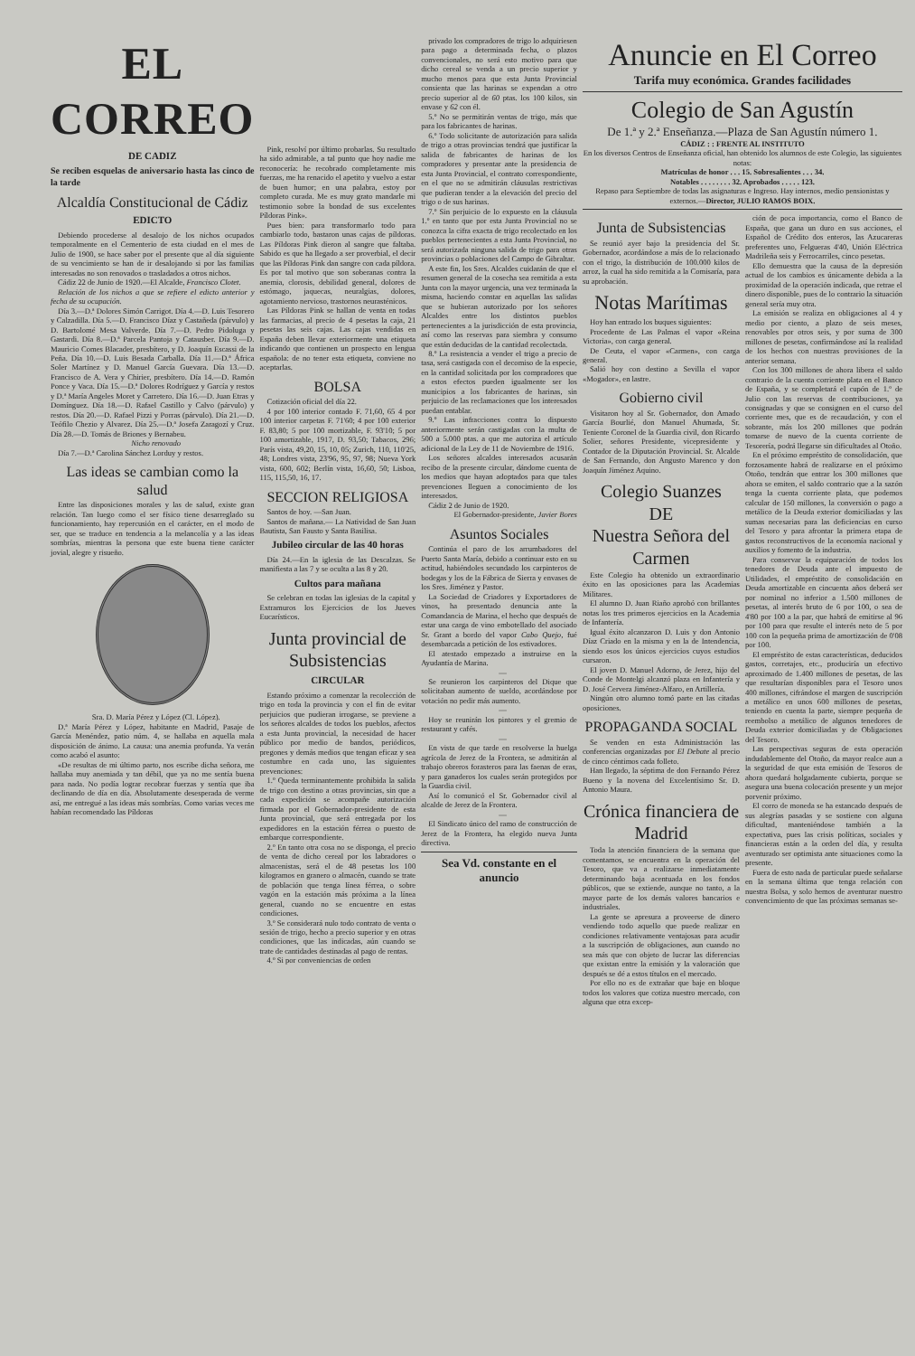EL CORREO
DE CADIZ
Se reciben esquelas de aniversario hasta las cinco de la tarde
Alcaldía Constitucional de Cádiz
EDICTO
Debiendo procederse al desalojo de los nichos ocupados temporalmente en el Cementerio de esta ciudad en el mes de Julio de 1900, se hace saber por el presente que al día siguiente de su vencimiento se han de ir desalojando si por las familias interesadas no son renovados o trasladados a otros nichos.
Cádiz 22 de Junio de 1920.—El Alcalde, Francisco Clotet.
Relación de los nichos a que se refiere el edicto anterior y fecha de su ocupación.
Día 3.—D.ª Dolores Simón Carrigot. Día 4.—D. Luis Tesorero y Calzadilla. Día 5.—D. Francisco Díaz y Castañeda (párvulo) y D. Bartolomé Mesa Valverde. Día 7.—D. Pedro Pidoluga y Gastardi. Día 8.—D.ª Parcela Pantoja y Catausber. Día 9.—D. Mauricio Comes Blacader, presbítero, y D. Joaquín Escassi de la Peña. Día 10.—D. Luis Besada Carballa. Día 11.—D.ª África Soler Martínez y D. Manuel García Guevara. Día 13.—D. Francisco de A. Vera y Chirier, presbítero. Día 14.—D. Ramón Ponce y Vaca. Día 15.—D.ª Dolores Rodríguez y García y restos y D.ª María Angeles Moret y Carretero. Día 16.—D. Juan Etras y Domínguez. Día 18.—D. Rafael Castillo y Calvo (párvulo) y restos. Día 20.—D. Rafael Pizzi y Porras (párvulo). Día 21.—D. Teófilo Chezio y Alvarez. Día 25.—D.ª Josefa Zaragozí y Cruz. Día 28.—D. Tomás de Briones y Bernabeu.
Nicho renovado
Día 7.—D.ª Carolina Sánchez Lorduy y restos.
Las ideas se cambian como la salud
Entre las disposiciones morales y las de salud, existe gran relación. Tan luego como el ser físico tiene desarreglado su funcionamiento, hay repercusión en el carácter, en el modo de ser, que se traduce en tendencia a la melancolía y a las ideas sombrías, mientras la persona que este buena tiene carácter jovial, alegre y risueño.
Sra. D. María Pérez y López (Cl. López).
D.ª María Pérez y López, habitante en Madrid, Pasaje de García Menéndez, patio núm. 4, se hallaba en aquella mala disposición de ánimo. La causa: una anemia profunda. Ya verán como acabó el asunto:
«De resultas de mi último parto, nos escribe dicha señora, me hallaba muy anemiada y tan débil, que ya no me sentía buena para nada. No podía lograr recobrar fuerzas y sentía que iba declinando de día en día. Absolutamente desesperada de verme así, me entregué a las ideas más sombrías. Como varias veces me habían recomendado las Píldoras
Pink, resolví por último probarlas. Su resultado ha sido admirable, a tal punto que hoy nadie me reconocería: he recobrado completamente mis fuerzas, me ha renacido el apetito y vuelvo a estar de buen humor; en una palabra, estoy por completo curada. Me es muy grato mandarle mi testimonio sobre la bondad de sus excelentes Píldoras Pink».
Pues bien: para transformarlo todo para cambiarlo todo, bastaron unas cajas de píldoras. Las Píldoras Pink dieron al sangre que faltaba. Sabido es que ha llegado a ser proverbial, el decir que las Píldoras Pink dan sangre con cada píldora. Es por tal motivo que son soberanas contra la anemia, clorosis, debilidad general, dolores de estómago, jaquecas, neuralgias, dolores, agotamiento nervioso, trastornos neurasténicos.
Las Píldoras Pink se hallan de venta en todas las farmacias, al precio de 4 pesetas la caja, 21 pesetas las seis cajas. Las cajas vendidas en España deben llevar exteriormente una etiqueta indicando que contienen un prospecto en lengua española: de no tener esta etiqueta, conviene no aceptarlas.
BOLSA
Cotización oficial del día 22.
4 por 100 interior contado F. 71,60, 65 4 por 100 interior carpetas F. 71'60; 4 por 100 exterior F. 83,80; 5 por 100 mortizable, F. 93'10; 5 por 100 amortizable, 1917, D. 93,50; Tabacos, 296; París vista, 49,20, 15, 10, 05; Zurich, 110, 110'25, 48; Londres vista, 23'96, 95, 97, 98; Nueva York vista, 600, 602; Berlín vista, 16,60, 50; Lisboa, 115, 115,50, 16, 17.
SECCION RELIGIOSA
Santos de hoy. —San Juan.
Santos de mañana.— La Natividad de San Juan Bautista, San Fausto y Santa Basilisa.
Jubileo circular de las 40 horas
Día 24.—En la iglesia de las Descalzas. Se manifiesta a las 7 y se oculta a las 8 y 20.
Cultos para mañana
Se celebran en todas las iglesias de la capital y Extramuros los Ejercicios de los Jueves Eucarísticos.
Junta provincial de Subsistencias
CIRCULAR
Estando próximo a comenzar la recolección de trigo en toda la provincia y con el fin de evitar perjuicios que pudieran irrogarse, se previene a los señores alcaldes de todos los pueblos, afectos a esta Junta provincial, la necesidad de hacer público por medio de bandos, periódicos, pregones y demás medios que tengan eficaz y sea costumbre en cada uno, las siguientes prevenciones:
1.º Queda terminantemente prohibida la salida de trigo con destino a otras provincias, sin que a cada expedición se acompañe autorización firmada por el Gobernador-presidente de esta Junta provincial, que será entregada por los expedidores en la estación férrea o puesto de embarque correspondiente.
2.º En tanto otra cosa no se disponga, el precio de venta de dicho cereal por los labradores o almacenistas, será el de 48 pesetas los 100 kilogramos en granero o almacén, cuando se trate de población que tenga línea férrea, o sobre vagón en la estación más próxima a la línea general, cuando no se encuentre en estas condiciones.
3.º Se considerará nulo todo contrato de venta o sesión de trigo, hecho a precio superior y en otras condiciones, que las indicadas, aún cuando se trate de cantidades destinadas al pago de rentas.
4.º Si por conveniencias de orden
privado los compradores de trigo lo adquiriesen para pago a determinada fecha, o plazos convencionales, no será esto motivo para que dicho cereal se venda a un precio superior y mucho menos para que esta Junta Provincial consienta que las harinas se expendan a otro precio superior al de 60 ptas. los 100 kilos, sin envase y 62 con él.
5.º No se permitirán ventas de trigo, más que para los fabricantes de harinas.
6.º Todo solicitante de autorización para salida de trigo a otras provincias tendrá que justificar la salida de fabricantes de harinas de los compradores y presentar ante la presidencia de esta Junta Provincial, el contrato correspondiente, en el que no se admitirán cláusulas restrictivas que pudieran tender a la elevación del precio del trigo o de sus harinas.
7.º Sin perjuicio de lo expuesto en la cláusula 1.º en tanto que por esta Junta Provincial no se conozca la cifra exacta de trigo recolectado en los pueblos pertenecientes a esta Junta Provincial, no será autorizada ninguna salida de trigo para otras provincias o poblaciones del Campo de Gibraltar.
A este fin, los Sres. Alcaldes cuidarán de que el resumen general de la cosecha sea remitida a esta Junta con la mayor urgencia, una vez terminada la misma, haciendo constar en aquellas las salidas que se hubieran autorizado por los señores Alcaldes entre los distintos pueblos pertenecientes a la jurisdicción de esta provincia, así como las reservas para siembra y consumo que están deducidas de la cantidad recolectada.
8.º La resistencia a vender el trigo a precio de tasa, será castigada con el decomiso de la especie, en la cantidad solicitada por los compradores que a estos efectos pueden igualmente ser los municipios a los fabricantes de harinas, sin perjuicio de las reclamaciones que los interesados puedan entablar.
9.º Las infracciones contra lo dispuesto anteriormente serán castigadas con la multa de 500 a 5.000 ptas. a que me autoriza el artículo adicional de la Ley de 11 de Noviembre de 1916.
Los señores alcaldes interesados acusarán recibo de la presente circular, dándome cuenta de los medios que hayan adoptados para que tales prevenciones lleguen a conocimiento de los interesados.
Cádiz 2 de Junio de 1920.
El Gobernador-presidente, Javier Bores
Asuntos Sociales
Continúa el paro de los arrumbadores del Puerto Santa María, debido a continuar esto en su actitud, habiéndoles secundado los carpinteros de bodegas y los de la Fábrica de Sierra y envases de los Sres. Jiménez y Pastor.
La Sociedad de Criadores y Exportadores de vinos, ha presentado denuncia ante la Comandancia de Marina, el hecho que después de estar una carga de vino embotellado del asociado Sr. Grant a bordo del vapor Cabo Quejo, fué desembarcada a petición de los estivadores.
El atestado empezado a instruirse en la Ayudantía de Marina.
—
Se reunieron los carpinteros del Dique que solicitaban aumento de sueldo, acordándose por votación no pedir más aumento.
—
Hoy se reunirán los pintores y el gremio de restaurant y cafés.
—
En vista de que tarde en resolverse la huelga agrícola de Jerez de la Frontera, se admitirán al trabajo obreros forasteros para las faenas de eras, y para ganaderos los cuales serán protegidos por la Guardia civil.
Así lo comunicó el Sr. Gobernador civil al alcalde de Jerez de la Frontera.
—
El Sindicato único del ramo de construcción de Jerez de la Frontera, ha elegido nueva Junta directiva.
Sea Vd. constante en el anuncio
Anuncie en El Correo
Tarifa muy económica. Grandes facilidades
Colegio de San Agustín
De 1.ª y 2.ª Enseñanza.—Plaza de San Agustín número 1.
CÁDIZ : : FRENTE AL INSTITUTO
En los diversos Centros de Enseñanza oficial, han obtenido los alumnos de este Colegio, las siguientes notas:
Matrículas de honor . . . 15. Sobresalientes . . . 34.
Notables . . . . . . . . 32. Aprobados . . . . . 123.
Repaso para Septiembre de todas las asignaturas e Ingreso. Hay internos, medio pensionistas y externos.—Director, JULIO RAMOS BOIX.
Junta de Subsistencias
Se reunió ayer bajo la presidencia del Sr. Gobernador, acordándose a más de lo relacionado con el trigo, la distribución de 100.000 kilos de arroz, la cual ha sido remitida a la Comisaría, para su aprobación.
Notas Marítimas
Hoy han entrado los buques siguientes:
Procedente de Las Palmas el vapor «Reina Victoria», con carga general.
De Ceuta, el vapor «Carmen», con carga general.
Salió hoy con destino a Sevilla el vapor «Mogador», en lastre.
Gobierno civil
Visitaron hoy al Sr. Gobernador, don Amado García Bourlié, don Manuel Ahumada, Sr. Teniente Coronel de la Guardia civil, don Ricardo Solier, señores Presidente, vicepresidente y Contador de la Diputación Provincial. Sr. Alcalde de San Fernando, don Angusto Marenco y don Joaquín Jiménez Aquino.
Colegio Suanzes
DE
Nuestra Señora del Carmen
Este Colegio ha obtenido un extraordinario éxito en las oposiciones para las Academias Militares.
El alumno D. Juan Riaño aprobó con brillantes notas los tres primeros ejercicios en la Academia de Infantería.
Igual éxito alcanzaron D. Luis y don Antonio Díaz Criado en la misma y en la de Intendencia, siendo esos los únicos ejercicios cuyos estudios cursaron.
El joven D. Manuel Adorno, de Jerez, hijo del Conde de Montelgi alcanzó plaza en Infantería y D. José Cervera Jiménez-Alfaro, en Artillería.
Ningún otro alumno tomó parte en las citadas oposiciones.
PROPAGANDA SOCIAL
Se venden en esta Administración las conferencias organizadas por El Debate al precio de cinco céntimos cada folleto.
Han llegado, la séptima de don Fernando Pérez Bueno y la novena del Excelentísimo Sr. D. Antonio Maura.
Crónica financiera de Madrid
Toda la atención financiera de la semana que comentamos, se encuentra en la operación del Tesoro, que va a realizarse inmediatamente determinando baja acentuada en los fondos públicos, que se extiende, aunque no tanto, a la mayor parte de los demás valores bancarios e industriales.
La gente se apresura a proveerse de dinero vendiendo todo aquello que puede realizar en condiciones relativamente ventajosas para acudir a la suscripción de obligaciones, aun cuando no sea más que con objeto de lucrar las diferencias que existan entre la emisión y la valoración que después se dé a estos títulos en el mercado.
Por ello no es de extrañar que baje en bloque todos los valores que cotiza nuestro mercado, con alguna que otra excep-
ción de poca importancia, como el Banco de España, que gana un duro en sus acciones, el Español de Crédito dos enteros, las Azucareras preferentes uno, Felgueras 4'40, Unión Eléctrica Madrileña seis y Ferrocarriles, cinco pesetas.
Ello demuestra que la causa de la depresión actual de los cambios es únicamente debida a la proximidad de la operación indicada, que retrae el dinero disponible, pues de lo contrario la situación general sería muy otra.
La emisión se realiza en obligaciones al 4 y medio por ciento, a plazo de seis meses, renovables por otros seis, y por suma de 300 millones de pesetas, confirmándose así la realidad de los hechos con nuestras provisiones de la anterior semana.
Con los 300 millones de ahora libera el saldo contrario de la cuenta corriente plata en el Banco de España, y se completará el cupón de 1.º de Julio con las reservas de contribuciones, ya consignadas y que se consignen en el curso del corriente mes, que es de recaudación, y con el sobrante, más los 200 millones que podrán tomarse de nuevo de la cuenta corriente de Tesorería, podrá llegarse sin dificultades al Otoño.
En el próximo empréstito de consolidación, que forzosamente habrá de realizarse en el próximo Otoño, tendrán que entrar los 300 millones que ahora se emiten, el saldo contrario que a la sazón tenga la cuenta corriente plata, que podemos calcular de 150 millones, la conversión o pago a metálico de la Deuda exterior domiciliadas y las sumas necesarias para las deficiencias en curso del Tesoro y para afrontar la primera etapa de gastos reconstructivos de la economía nacional y auxilios y fomento de la industria.
Para conservar la equiparación de todos los tenedores de Deuda ante el impuesto de Utilidades, el empréstito de consolidación en Deuda amortizable en cincuenta años deberá ser por nominal no inferior a 1.500 millones de pesetas, al interés bruto de 6 por 100, o sea de 4'80 por 100 a la par, que habrá de emitirse al 96 por 100 para que resulte el interés neto de 5 por 100 con la pequeña prima de amortización de 0'08 por 100.
El empréstito de estas características, deducidos gastos, corretajes, etc., produciría un efectivo aproximado de 1.400 millones de pesetas, de las que resultarían disponibles para el Tesoro unos 400 millones, cifrándose el margen de suscripción a metálico en unos 600 millones de pesetas, teniendo en cuenta la parte, siempre pequeña de reembolso a metálico de algunos tenedores de Deuda exterior domiciliadas y de Obligaciones del Tesoro.
Las perspectivas seguras de esta operación indudablemente del Otoño, da mayor realce aun a la seguridad de que esta emisión de Tesoros de ahora quedará holgadamente cubierta, porque se asegura una buena colocación presente y un mejor porvenir próximo.
El corro de moneda se ha estancado después de sus alegrías pasadas y se sostiene con alguna dificultad, manteniéndose también a la expectativa, pues las crisis políticas, sociales y financieras están a la orden del día, y resulta aventurado ser optimista ante situaciones como la presente.
Fuera de esto nada de particular puede señalarse en la semana última que tenga relación con nuestra Bolsa, y solo hemos de aventurar nuestro convencimiento de que las próximas semanas se-